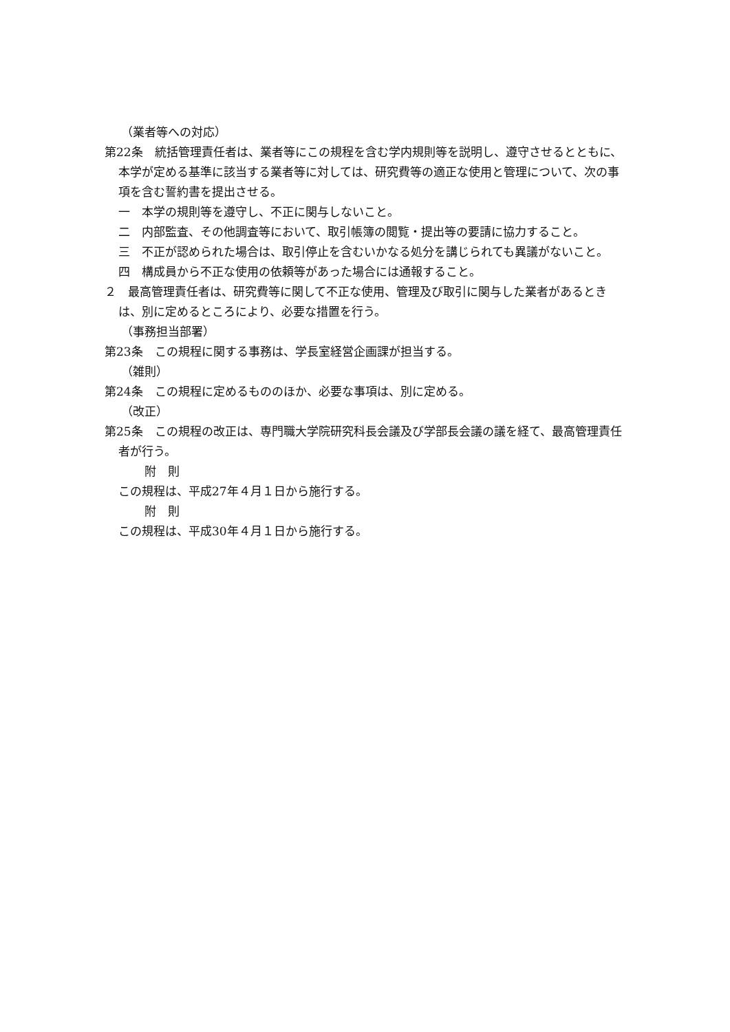（業者等への対応）
第22条　統括管理責任者は、業者等にこの規程を含む学内規則等を説明し、遵守させるとともに、本学が定める基準に該当する業者等に対しては、研究費等の適正な使用と管理について、次の事項を含む誓約書を提出させる。
一　本学の規則等を遵守し、不正に関与しないこと。
二　内部監査、その他調査等において、取引帳簿の閲覧・提出等の要請に協力すること。
三　不正が認められた場合は、取引停止を含むいかなる処分を講じられても異議がないこと。
四　構成員から不正な使用の依頼等があった場合には通報すること。
２　最高管理責任者は、研究費等に関して不正な使用、管理及び取引に関与した業者があるときは、別に定めるところにより、必要な措置を行う。
（事務担当部署）
第23条　この規程に関する事務は、学長室経営企画課が担当する。
（雑則）
第24条　この規程に定めるもののほか、必要な事項は、別に定める。
（改正）
第25条　この規程の改正は、専門職大学院研究科長会議及び学部長会議の議を経て、最高管理責任者が行う。
附　則
この規程は、平成27年４月１日から施行する。
附　則
この規程は、平成30年４月１日から施行する。